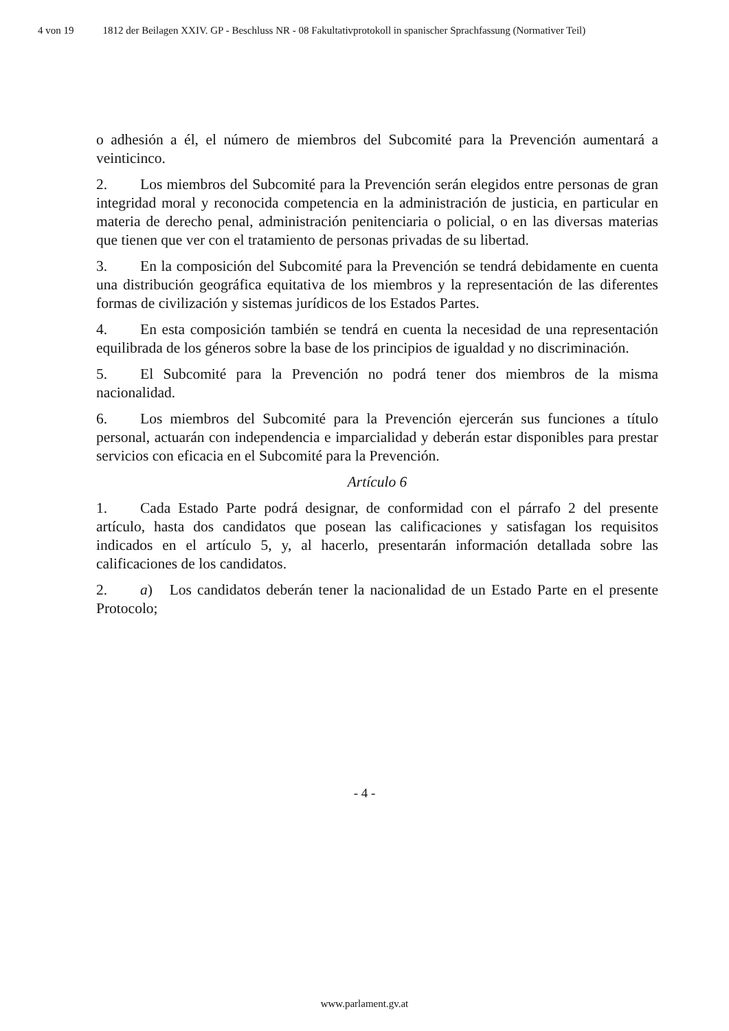4 von 19 1812 der Beilagen XXIV. GP - Beschluss NR - 08 Fakultativprotokoll in spanischer Sprachfassung (Normativer Teil)
o adhesión a él, el número de miembros del Subcomité para la Prevención aumentará a veinticinco.
2. Los miembros del Subcomité para la Prevención serán elegidos entre personas de gran integridad moral y reconocida competencia en la administración de justicia, en particular en materia de derecho penal, administración penitenciaria o policial, o en las diversas materias que tienen que ver con el tratamiento de personas privadas de su libertad.
3. En la composición del Subcomité para la Prevención se tendrá debidamente en cuenta una distribución geográfica equitativa de los miembros y la representación de las diferentes formas de civilización y sistemas jurídicos de los Estados Partes.
4. En esta composición también se tendrá en cuenta la necesidad de una representación equilibrada de los géneros sobre la base de los principios de igualdad y no discriminación.
5. El Subcomité para la Prevención no podrá tener dos miembros de la misma nacionalidad.
6. Los miembros del Subcomité para la Prevención ejercerán sus funciones a título personal, actuarán con independencia e imparcialidad y deberán estar disponibles para prestar servicios con eficacia en el Subcomité para la Prevención.
Artículo 6
1. Cada Estado Parte podrá designar, de conformidad con el párrafo 2 del presente artículo, hasta dos candidatos que posean las calificaciones y satisfagan los requisitos indicados en el artículo 5, y, al hacerlo, presentarán información detallada sobre las calificaciones de los candidatos.
2. a) Los candidatos deberán tener la nacionalidad de un Estado Parte en el presente Protocolo;
- 4 -
www.parlament.gv.at